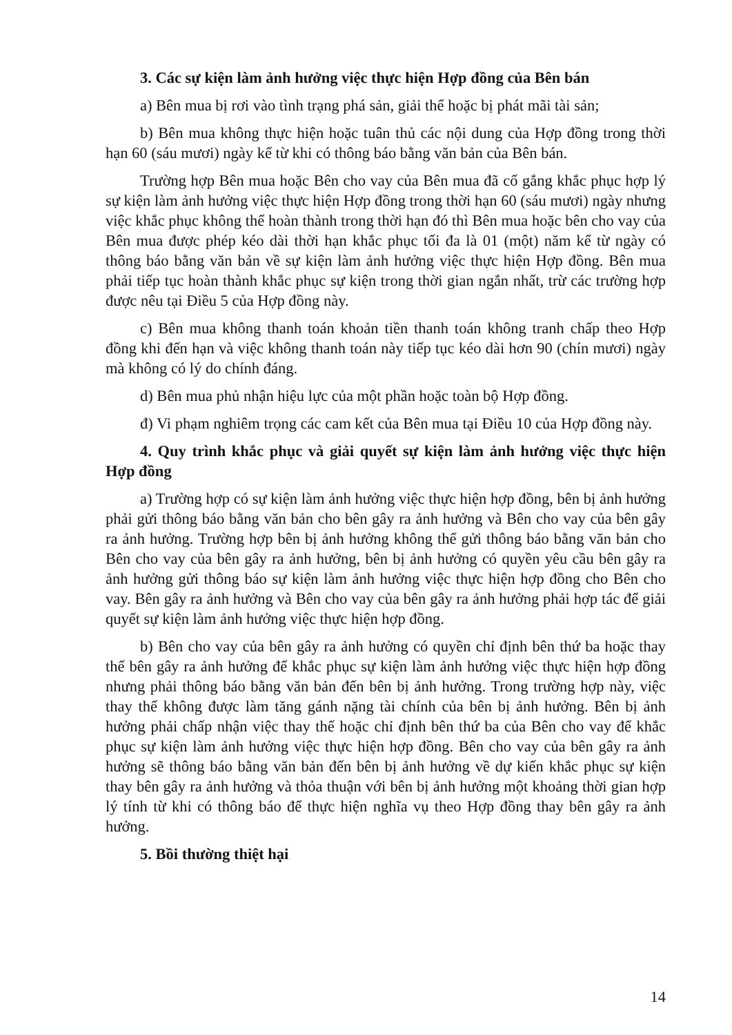3. Các sự kiện làm ảnh hưởng việc thực hiện Hợp đồng của Bên bán
a) Bên mua bị rơi vào tình trạng phá sản, giải thể hoặc bị phát mãi tài sản;
b) Bên mua không thực hiện hoặc tuân thủ các nội dung của Hợp đồng trong thời hạn 60 (sáu mươi) ngày kể từ khi có thông báo bằng văn bản của Bên bán.
Trường hợp Bên mua hoặc Bên cho vay của Bên mua đã cố gắng khắc phục hợp lý sự kiện làm ảnh hưởng việc thực hiện Hợp đồng trong thời hạn 60 (sáu mươi) ngày nhưng việc khắc phục không thể hoàn thành trong thời hạn đó thì Bên mua hoặc bên cho vay của Bên mua được phép kéo dài thời hạn khắc phục tối đa là 01 (một) năm kể từ ngày có thông báo bằng văn bản về sự kiện làm ảnh hưởng việc thực hiện Hợp đồng. Bên mua phải tiếp tục hoàn thành khắc phục sự kiện trong thời gian ngắn nhất, trừ các trường hợp được nêu tại Điều 5 của Hợp đồng này.
c) Bên mua không thanh toán khoản tiền thanh toán không tranh chấp theo Hợp đồng khi đến hạn và việc không thanh toán này tiếp tục kéo dài hơn 90 (chín mươi) ngày mà không có lý do chính đáng.
d) Bên mua phủ nhận hiệu lực của một phần hoặc toàn bộ Hợp đồng.
đ) Vi phạm nghiêm trọng các cam kết của Bên mua tại Điều 10 của Hợp đồng này.
4. Quy trình khắc phục và giải quyết sự kiện làm ảnh hưởng việc thực hiện Hợp đồng
a) Trường hợp có sự kiện làm ảnh hưởng việc thực hiện hợp đồng, bên bị ảnh hưởng phải gửi thông báo bằng văn bản cho bên gây ra ảnh hưởng và Bên cho vay của bên gây ra ảnh hưởng. Trường hợp bên bị ảnh hưởng không thể gửi thông báo bằng văn bản cho Bên cho vay của bên gây ra ảnh hưởng, bên bị ảnh hưởng có quyền yêu cầu bên gây ra ảnh hưởng gửi thông báo sự kiện làm ảnh hưởng việc thực hiện hợp đồng cho Bên cho vay. Bên gây ra ảnh hưởng và Bên cho vay của bên gây ra ảnh hưởng phải hợp tác để giải quyết sự kiện làm ảnh hưởng việc thực hiện hợp đồng.
b) Bên cho vay của bên gây ra ảnh hưởng có quyền chỉ định bên thứ ba hoặc thay thế bên gây ra ảnh hưởng để khắc phục sự kiện làm ảnh hưởng việc thực hiện hợp đồng nhưng phải thông báo bằng văn bản đến bên bị ảnh hưởng. Trong trường hợp này, việc thay thế không được làm tăng gánh nặng tài chính của bên bị ảnh hưởng. Bên bị ảnh hưởng phải chấp nhận việc thay thế hoặc chỉ định bên thứ ba của Bên cho vay để khắc phục sự kiện làm ảnh hưởng việc thực hiện hợp đồng. Bên cho vay của bên gây ra ảnh hưởng sẽ thông báo bằng văn bản đến bên bị ảnh hưởng về dự kiến khắc phục sự kiện thay bên gây ra ảnh hưởng và thỏa thuận với bên bị ảnh hưởng một khoảng thời gian hợp lý tính từ khi có thông báo để thực hiện nghĩa vụ theo Hợp đồng thay bên gây ra ảnh hưởng.
5. Bồi thường thiệt hại
14